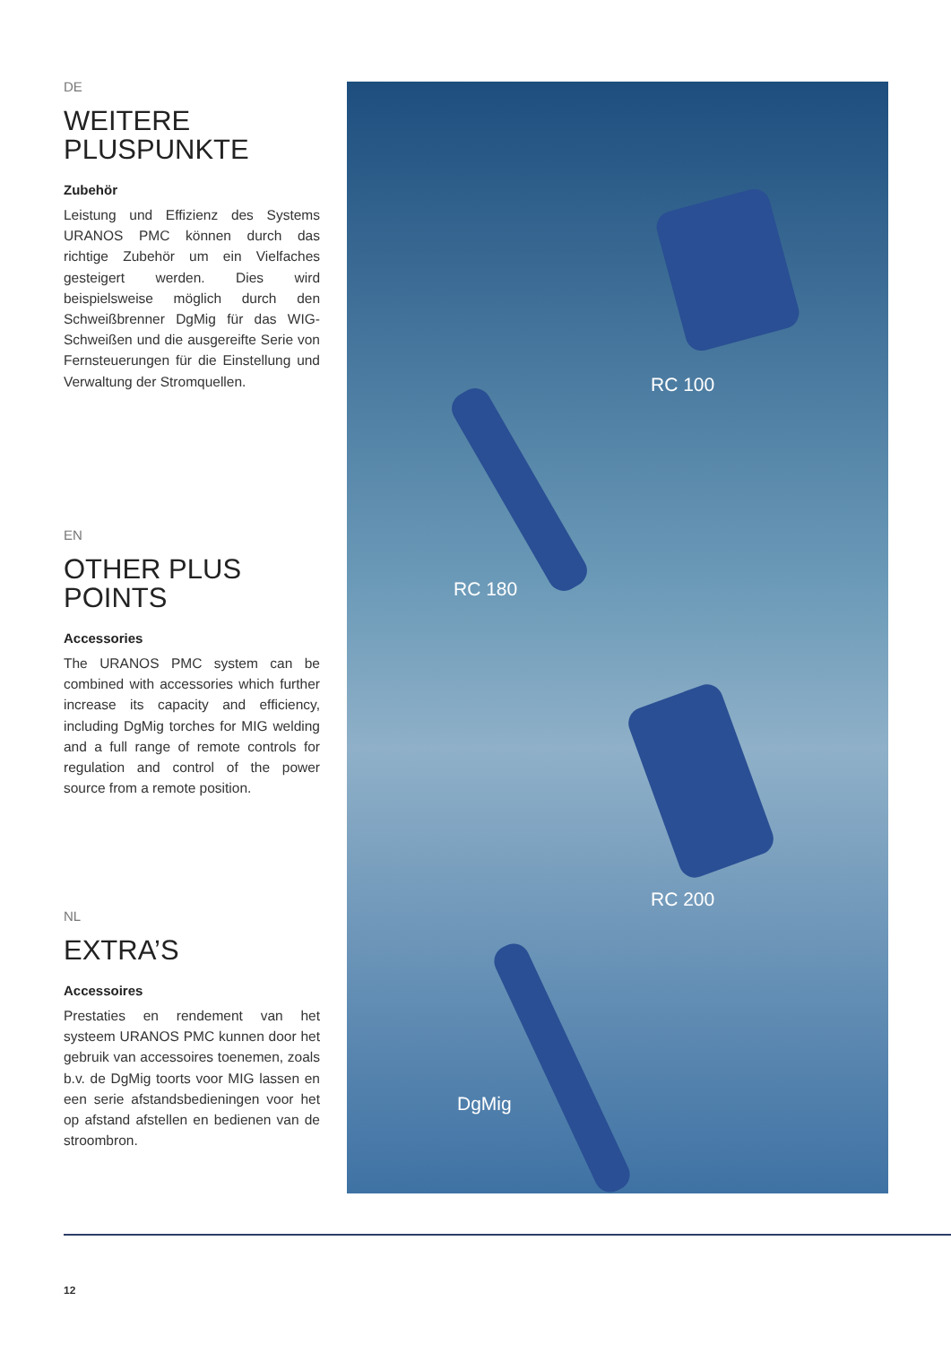DE
WEITERE
PLUSPUNKTE
Zubehör
Leistung und Effizienz des Systems URANOS PMC können durch das richtige Zubehör um ein Vielfaches gesteigert werden. Dies wird beispielsweise möglich durch den Schweißbrenner DgMig für das WIG-Schweißen und die ausgereifte Serie von Fernsteuerungen für die Einstellung und Verwaltung der Stromquellen.
EN
OTHER PLUS
POINTS
Accessories
The URANOS PMC system can be combined with accessories which further increase its capacity and efficiency, including DgMig torches for MIG welding and a full range of remote controls for regulation and control of the power source from a remote position.
NL
EXTRA’S
Accessoires
Prestaties en rendement van het systeem URANOS PMC kunnen door het gebruik van accessoires toenemen, zoals b.v. de DgMig toorts voor MIG lassen en een serie afstandsbedieningen voor het op afstand afstellen en bedienen van de stroombron.
RC 100
RC 180
RC 200
DgMig
12